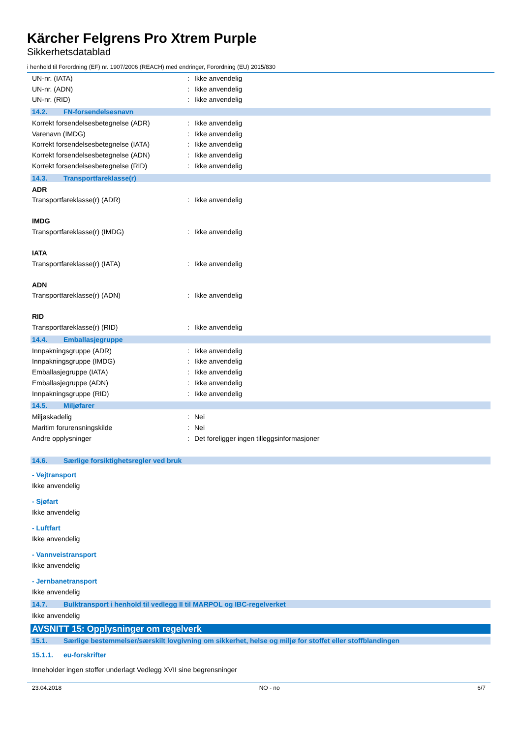Kärcher Felgrens Pro Xtrem Purple
Sikkerhetsdatablad
i henhold til Forordning (EF) nr. 1907/2006 (REACH) med endringer, Forordning (EU) 2015/830
UN-nr. (IATA): Ikke anvendelig
UN-nr. (ADN): Ikke anvendelig
UN-nr. (RID): Ikke anvendelig
14.2. FN-forsendelsesnavn
Korrekt forsendelsesbetegnelse (ADR): Ikke anvendelig
Varenavn (IMDG): Ikke anvendelig
Korrekt forsendelsesbetegnelse (IATA): Ikke anvendelig
Korrekt forsendelsesbetegnelse (ADN): Ikke anvendelig
Korrekt forsendelsesbetegnelse (RID): Ikke anvendelig
14.3. Transportfareklasse(r)
ADR
Transportfareklasse(r) (ADR): Ikke anvendelig
IMDG
Transportfareklasse(r) (IMDG): Ikke anvendelig
IATA
Transportfareklasse(r) (IATA): Ikke anvendelig
ADN
Transportfareklasse(r) (ADN): Ikke anvendelig
RID
Transportfareklasse(r) (RID): Ikke anvendelig
14.4. Emballasjegruppe
Innpakningsgruppe (ADR): Ikke anvendelig
Innpakningsgruppe (IMDG): Ikke anvendelig
Emballasjegruppe (IATA): Ikke anvendelig
Emballasjegruppe (ADN): Ikke anvendelig
Innpakningsgruppe (RID): Ikke anvendelig
14.5. Miljøfarer
Miljøskadelig: Nei
Maritim forurensningskilde: Nei
Andre opplysninger: Det foreligger ingen tilleggsinformasjoner
14.6. Særlige forsiktighetsregler ved bruk
- Vejtransport
Ikke anvendelig
- Sjøfart
Ikke anvendelig
- Luftfart
Ikke anvendelig
- Vannveistransport
Ikke anvendelig
- Jernbanetransport
Ikke anvendelig
14.7. Bulktransport i henhold til vedlegg II til MARPOL og IBC-regelverket
Ikke anvendelig
AVSNITT 15: Opplysninger om regelverk
15.1. Særlige bestemmelser/særskilt lovgivning om sikkerhet, helse og miljø for stoffet eller stoffblandingen
15.1.1. eu-forskrifter
Inneholder ingen stoffer underlagt Vedlegg XVII sine begrensninger
23.04.2018 NO - no 6/7